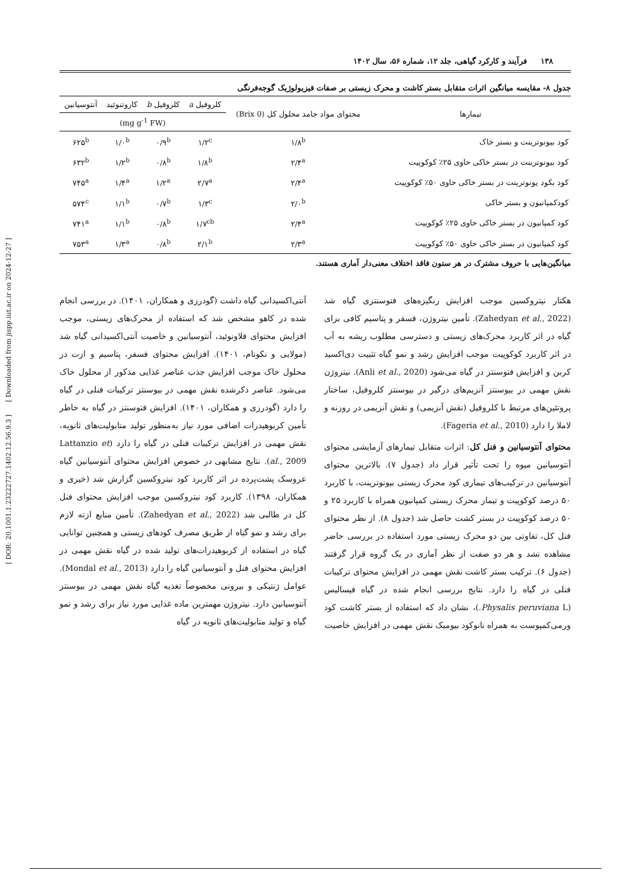[ DOR: 20.1001.1.23222727.1402.12.56.9.3 ] [ Downloaded from jispp.iut.ac.ir on 2024-12-27 ]
۱۳۸ فرآیند و کارکرد گیاهی، جلد ۱۲، شماره ۵۶، سال ۱۴۰۲
جدول ۸- مقایسه میانگین اثرات متقابل بستر کاشت و محرک زیستی بر صفات فیزیولوژیک گوجه‌فرنگی
| تیمارها | محتوای مواد جامد محلول کل (0 Brix) | کلروفیل a | کلروفیل b | کاروتنوئید | آنتوسیانین |
| --- | --- | --- | --- | --- | --- |
| | | (mg g<sup>-1</sup> FW) | | | |
| کود بیونوترینت و بستر خاک | ۱/۸<sup>b</sup> | ۱/۲<sup>c</sup> | ۰/۹<sup>b</sup> | ۱/۰<sup>b</sup> | ۶۲۵<sup>b</sup> |
| کود بیونوترینت در بستر خاکی حاوی ۲۵٪ کوکوپیت | ۲/۴<sup>a</sup> | ۱/۸<sup>b</sup> | ۰/۸<sup>b</sup> | ۱/۲<sup>b</sup> | ۶۳۲<sup>b</sup> |
| کود بکود یونوترینت در بستر خاکی حاوی ۵۰٪ کوکوپیت | ۲/۴<sup>a</sup> | ۲/۷<sup>a</sup> | ۱/۲<sup>a</sup> | ۱/۴<sup>a</sup> | ۷۴۵<sup>a</sup> |
| کودکمپانیون و بستر خاکی | ۲/۰<sup>b</sup> | ۱/۳<sup>c</sup> | ۰/۷<sup>b</sup> | ۱/۱<sup>b</sup> | ۵۷۴<sup>c</sup> |
| کود کمپانیون در بستر خاکی حاوی ۲۵٪ کوکوپیت | ۲/۴<sup>a</sup> | ۱/۷<sup>cb</sup> | ۰/۸<sup>b</sup> | ۱/۱<sup>b</sup> | ۷۴۱<sup>a</sup> |
| کود کمپانیون در بستر خاکی حاوی ۵۰٪ کوکوپیت | ۲/۳<sup>a</sup> | ۲/۱<sup>b</sup> | ۰/۸<sup>b</sup> | ۱/۳<sup>a</sup> | ۷۵۳<sup>a</sup> |
میانگین‌هایی با حروف مشترک در هر ستون فاقد اختلاف معنی‌دار آماری هستند.
هکتار نیتروکسین موجب افزایش رنگیزه‌های فتوسنتزی گیاه شد (Zahedyan et al., 2022). تأمین نیتروژن، فسفر و پتاسیم کافی برای گیاه در اثر کاربرد محرک‌های زیستی و دسترسی مطلوب ریشه به آب در اثر کاربرد کوکوپیت موجب افزایش رشد و نمو گیاه تثبیت دی‌اکسید کربن و افزایش فتوسنتز در گیاه می‌شود (Anli et al., 2020). نیتروژن نقش مهمی در بیوسنتز آنزیم‌های درگیر در بیوسنتز کلروفیل، ساختار پروتئین‌های مرتبط با کلروفیل (نقش آنزیمی) و نقش آنزیمی در روزنه و لاملا را دارد (Fageria et al., 2010).
محتوای آنتوسیانین و فنل کل: اثرات متقابل تیمارهای آزمایشی محتوای آنتوسیانین میوه را تحت تأثیر قرار داد (جدول ۷). بالاترین محتوای آنتوسیانین در ترکیب‌های تیماری کود محرک زیستی بیونوترینت، با کاربرد ۵۰ درصد کوکوپیت و تیمار محرک زیستی کمپانیون همراه با کاربرد ۲۵ و ۵۰ درصد کوکوپیت در بستر کشت حاصل شد (جدول ۸). از نظر محتوای فنل کل، تفاوتی بین دو محرک زیستی مورد استفاده در بررسی حاضر مشاهده نشد و هر دو صفت از نظر آماری در یک گروه قرار گرفتند (جدول ۶). ترکیب بستر کاشت نقش مهمی در افزایش محتوای ترکیبات فنلی در گیاه را دارد. نتایج بررسی انجام شده در گیاه فیسالیس (Physalis peruviana L.)، نشان داد که استفاده از بستر کاشت کود ورمی‌کمپوست به همراه نانوکود بیومیک نقش مهمی در افزایش خاصیت
آنتی‌اکسیدانی گیاه داشت (گودرزی و همکاران، ۱۴۰۱). در بررسی انجام شده در کاهو مشخص شد که استفاده از محرک‌های زیستی، موجب افزایش محتوای فلاونوئید، آنتوسیانین و خاصیت آنتی‌اکسیدانی گیاه شد (مولایی و نکونام، ۱۴۰۱). افزایش محتوای فسفر، پتاسیم و ازت در محلول خاک موجب افزایش جذب عناصر غذایی مذکور از محلول خاک می‌شود. عناصر ذکرشده نقش مهمی در بیوسنتز ترکیبات فنلی در گیاه را دارد (گودرزی و همکاران، ۱۴۰۱). افزایش فتوسنتز در گیاه به خاطر تأمین کربوهیدرات اضافی مورد نیاز به‌منظور تولید متابولیت‌های ثانویه، نقش مهمی در افزایش ترکیبات فنلی در گیاه را دارد (Lattanzio et al., 2009). نتایج مشابهی در خصوص افزایش محتوای آنتوسیانین گیاه عروسک پشت‌پرده در اثر کاربرد کود نیتروکسین گزارش شد (خیری و همکاران، ۱۳۹۸). کاربرد کود نیتروکسین موجب افزایش محتوای فنل کل در طالبی شد (Zahedyan et al., 2022). تأمین منابع ازته لازم برای رشد و نمو گیاه از طریق مصرف کودهای زیستی و همچنین توانایی گیاه در استفاده از کربوهیدرات‌های تولید شده در گیاه نقش مهمی در افزایش محتوای فنل و آنتوسیانین گیاه را دارد (Mondal et al., 2013). عوامل ژنتیکی و بیرونی مخصوصاً تغذیه گیاه نقش مهمی در بیوسنتز آنتوسیانین دارد. نیتروژن مهمترین ماده غذایی مورد نیاز برای رشد و نمو گیاه و تولید متابولیت‌های ثانویه در گیاه